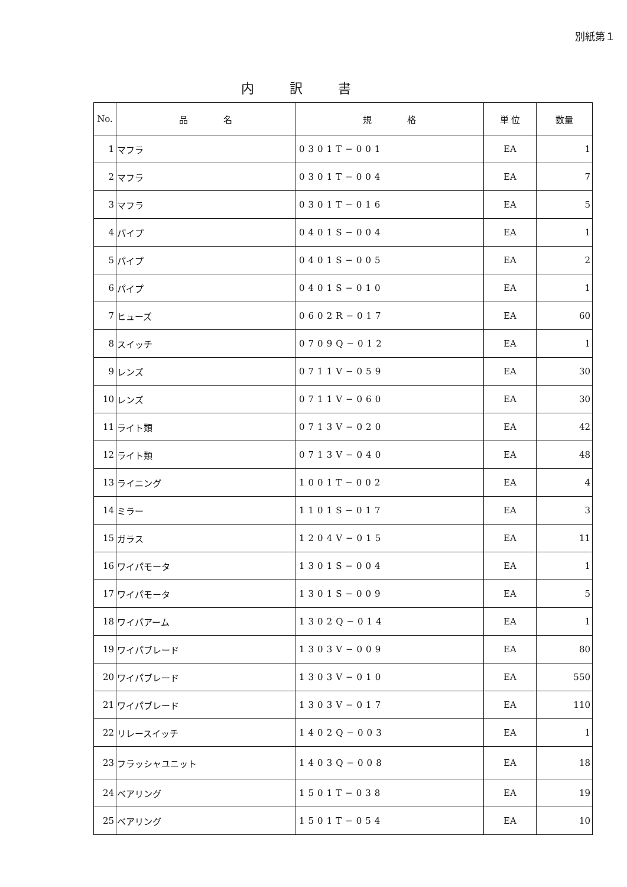別紙第１
内訳書
| No. | 品 名 | 規 格 | 単 位 | 数量 |
| --- | --- | --- | --- | --- |
| 1 | マフラ | 0301T−001 | EA | 1 |
| 2 | マフラ | 0301T−004 | EA | 7 |
| 3 | マフラ | 0301T−016 | EA | 5 |
| 4 | パイプ | 0401S−004 | EA | 1 |
| 5 | パイプ | 0401S−005 | EA | 2 |
| 6 | パイプ | 0401S−010 | EA | 1 |
| 7 | ヒューズ | 0602R−017 | EA | 60 |
| 8 | スイッチ | 0709Q−012 | EA | 1 |
| 9 | レンズ | 0711V−059 | EA | 30 |
| 10 | レンズ | 0711V−060 | EA | 30 |
| 11 | ライト類 | 0713V−020 | EA | 42 |
| 12 | ライト類 | 0713V−040 | EA | 48 |
| 13 | ライニング | 1001T−002 | EA | 4 |
| 14 | ミラー | 1101S−017 | EA | 3 |
| 15 | ガラス | 1204V−015 | EA | 11 |
| 16 | ワイパモータ | 1301S−004 | EA | 1 |
| 17 | ワイパモータ | 1301S−009 | EA | 5 |
| 18 | ワイパアーム | 1302Q−014 | EA | 1 |
| 19 | ワイパブレード | 1303V−009 | EA | 80 |
| 20 | ワイパブレード | 1303V−010 | EA | 550 |
| 21 | ワイパブレード | 1303V−017 | EA | 110 |
| 22 | リレースイッチ | 1402Q−003 | EA | 1 |
| 23 | フラッシャユニット | 1403Q−008 | EA | 18 |
| 24 | ベアリング | 1501T−038 | EA | 19 |
| 25 | ベアリング | 1501T−054 | EA | 10 |